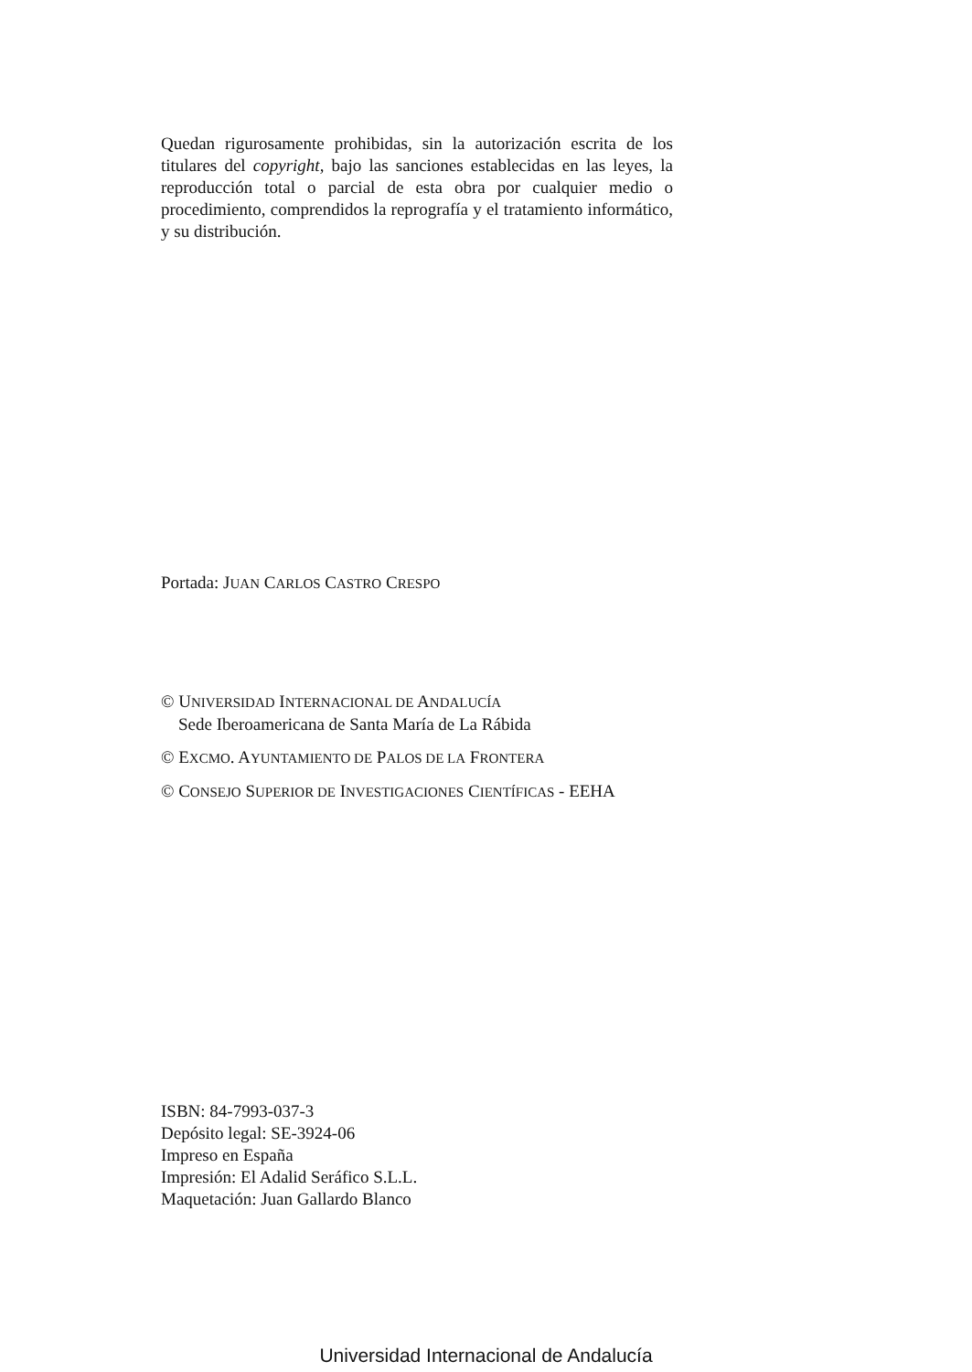Quedan rigurosamente prohibidas, sin la autorización escrita de los titulares del copyright, bajo las sanciones establecidas en las leyes, la reproducción total o parcial de esta obra por cualquier medio o procedimiento, comprendidos la reprografía y el tratamiento informático, y su distribución.
Portada: JUAN CARLOS CASTRO CRESPO
© UNIVERSIDAD INTERNACIONAL DE ANDALUCÍA
Sede Iberoamericana de Santa María de La Rábida
© EXCMO. AYUNTAMIENTO DE PALOS DE LA FRONTERA
© CONSEJO SUPERIOR DE INVESTIGACIONES CIENTÍFICAS - EEHA
ISBN: 84-7993-037-3
Depósito legal: SE-3924-06
Impreso en España
Impresión: El Adalid Seráfico S.L.L.
Maquetación: Juan Gallardo Blanco
Universidad Internacional de Andalucía